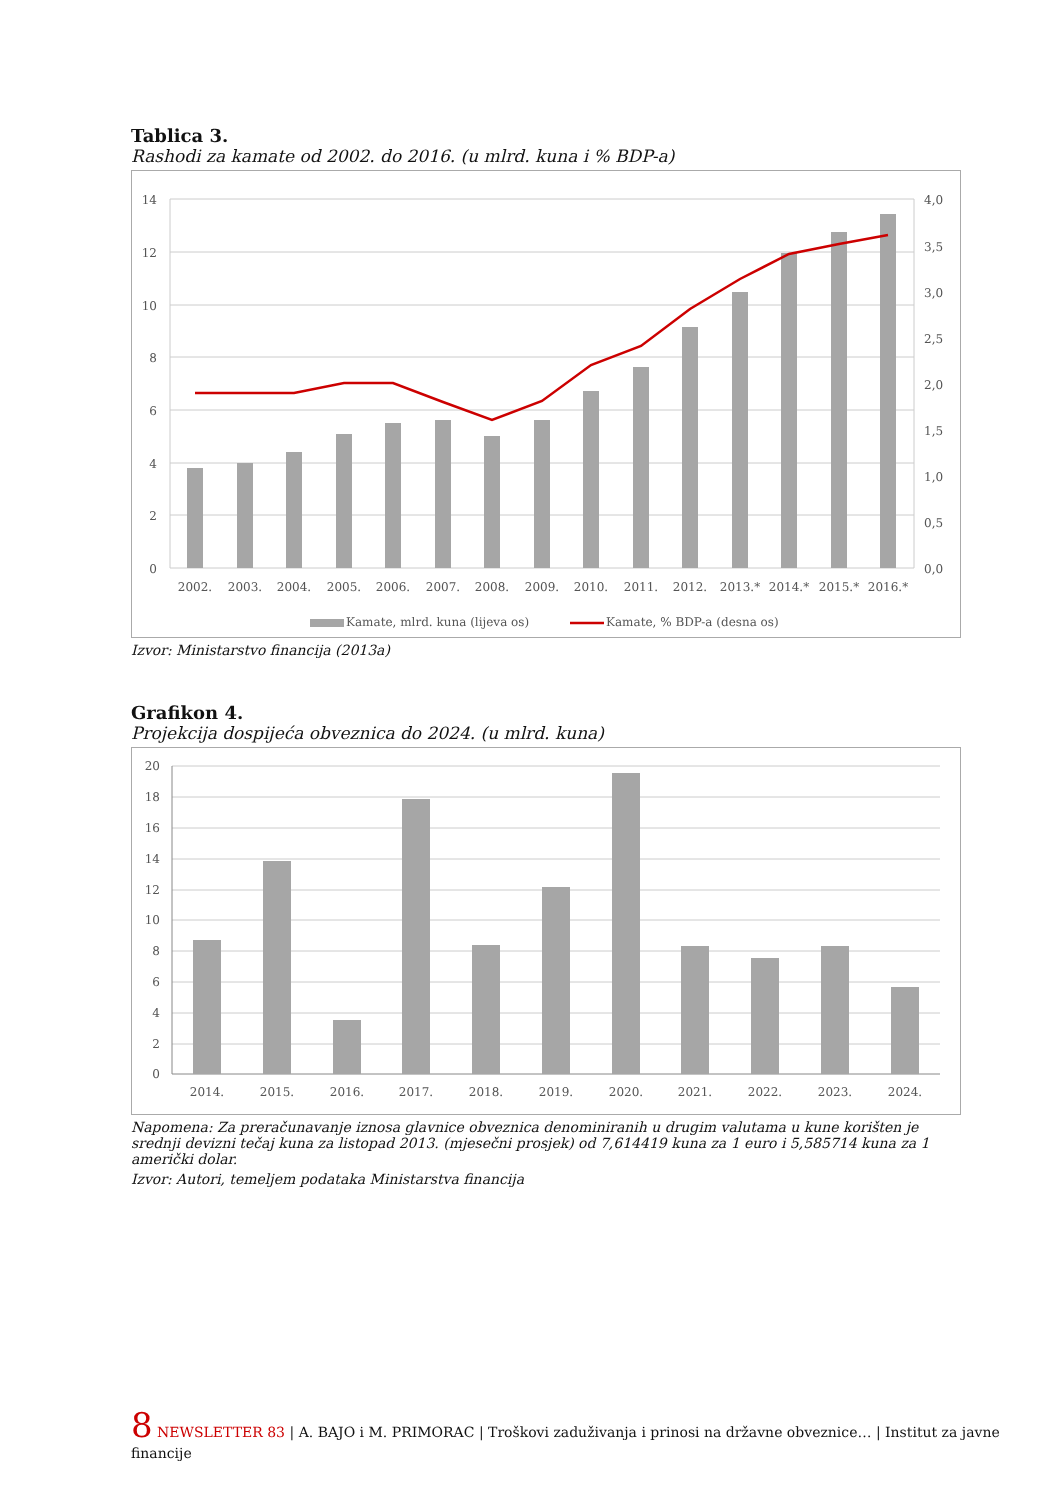Tablica 3.
Rashodi za kamate od 2002. do 2016. (u mlrd. kuna i % BDP-a)
14
12
10
8
6
4
2
0
4,0
3,5
3,0
2,5
2,0
1,5
1,0
0,5
0,0
2002.
2003.
2004.
2005.
2006.
2007.
2008.
2009.
2010.
2011.
2012.
2013.*
2014.*
2015.*
2016.*
Kamate, mlrd. kuna (lijeva os)
Kamate, % BDP-a (desna os)
Izvor: Ministarstvo financija (2013a)
Grafikon 4.
Projekcija dospijeća obveznica do 2024. (u mlrd. kuna)
20
18
16
14
12
10
8
6
4
2
0
2014.
2015.
2016.
2017.
2018.
2019.
2020.
2021.
2022.
2023.
2024.
Napomena: Za preračunavanje iznosa glavnice obveznica denominiranih u drugim valutama u kune korišten je srednji devizni tečaj kuna za listopad 2013. (mjesečni prosjek) od 7,614419 kuna za 1 euro i 5,585714 kuna za 1 američki dolar.
Izvor: Autori, temeljem podataka Ministarstva financija
8 NEWSLETTER 83 | A. BAJO i M. PRIMORAC | Troškovi zaduživanja i prinosi na državne obveznice… | Institut za javne financije